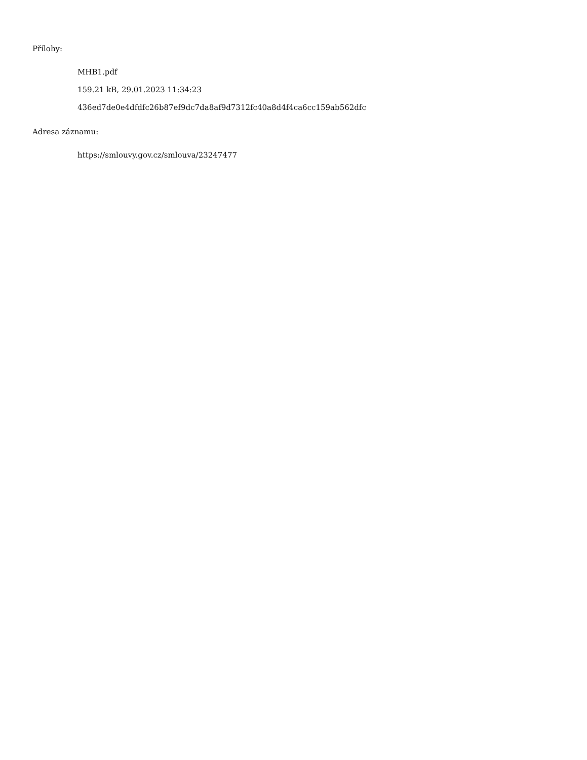Přílohy:
MHB1.pdf
159.21 kB, 29.01.2023 11:34:23
436ed7de0e4dfdfc26b87ef9dc7da8af9d7312fc40a8d4f4ca6cc159ab562dfc
Adresa záznamu:
https://smlouvy.gov.cz/smlouva/23247477